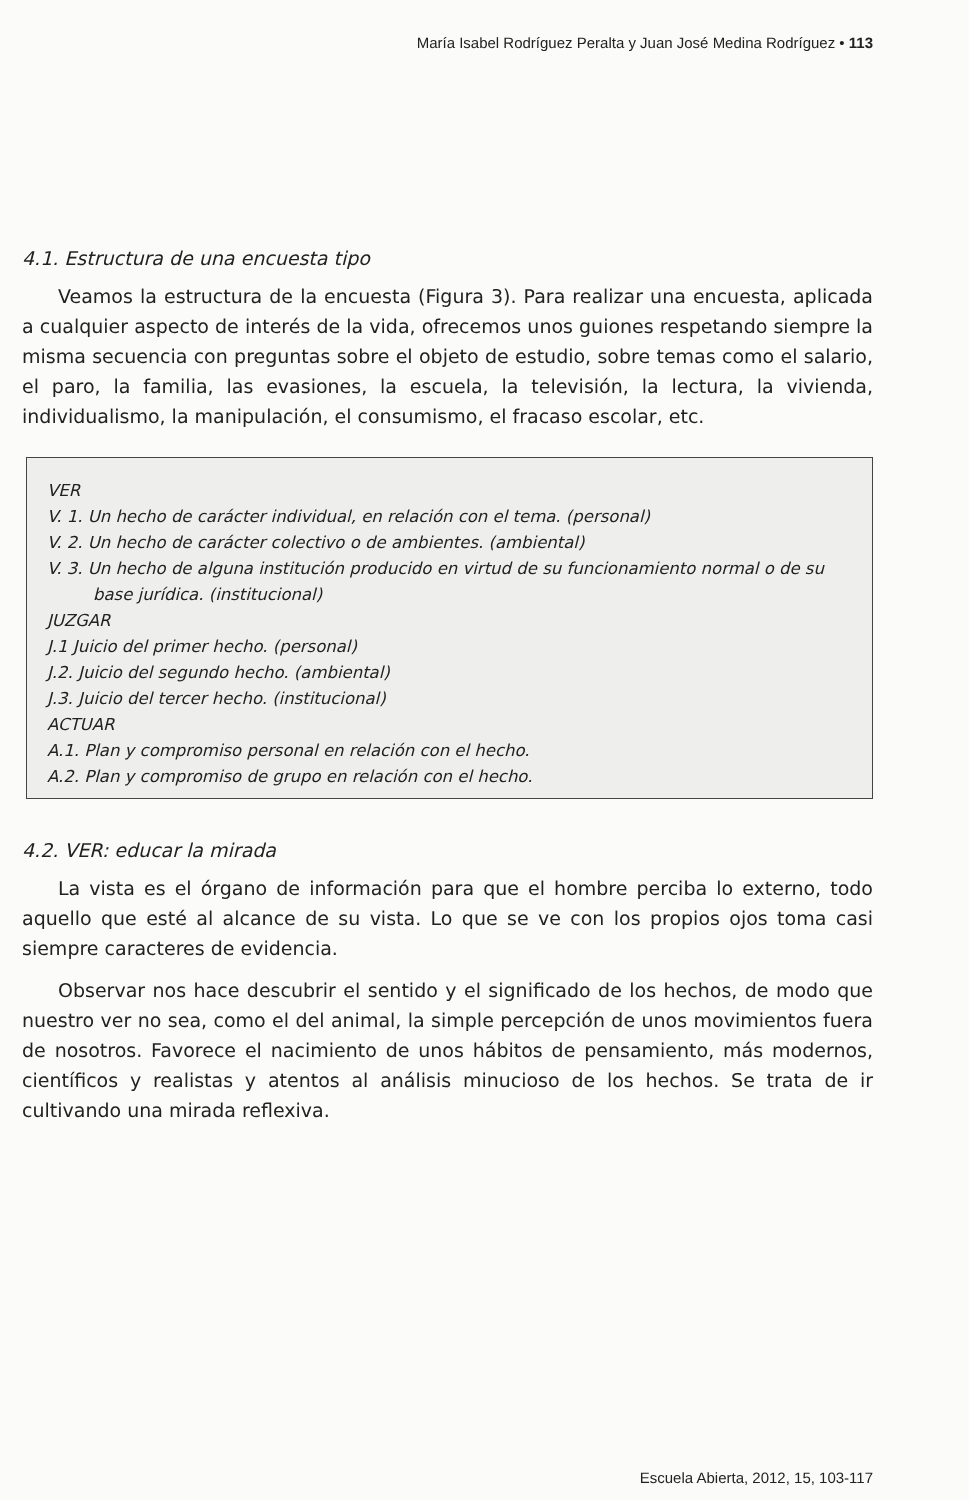María Isabel Rodríguez Peralta y Juan José Medina Rodríguez • 113
4.1. Estructura de una encuesta tipo
Veamos la estructura de la encuesta (Figura 3). Para realizar una encuesta, aplicada a cualquier aspecto de interés de la vida, ofrecemos unos guiones respetando siempre la misma secuencia con preguntas sobre el objeto de estudio, sobre temas como el salario, el paro, la familia, las evasiones, la escuela, la televisión, la lectura, la vivienda, individualismo, la manipulación, el consumismo, el fracaso escolar, etc.
VER
V. 1. Un hecho de carácter individual, en relación con el tema. (personal)
V. 2. Un hecho de carácter colectivo o de ambientes. (ambiental)
V. 3. Un hecho de alguna institución producido en virtud de su funcionamiento normal o de su base jurídica. (institucional)
JUZGAR
J.1 Juicio del primer hecho. (personal)
J.2. Juicio del segundo hecho. (ambiental)
J.3. Juicio del tercer hecho. (institucional)
ACTUAR
A.1. Plan y compromiso personal en relación con el hecho.
A.2. Plan y compromiso de grupo en relación con el hecho.
4.2. VER: educar la mirada
La vista es el órgano de información para que el hombre perciba lo externo, todo aquello que esté al alcance de su vista. Lo que se ve con los propios ojos toma casi siempre caracteres de evidencia.
Observar nos hace descubrir el sentido y el significado de los hechos, de modo que nuestro ver no sea, como el del animal, la simple percepción de unos movimientos fuera de nosotros. Favorece el nacimiento de unos hábitos de pensamiento, más modernos, científicos y realistas y atentos al análisis minucioso de los hechos. Se trata de ir cultivando una mirada reflexiva.
Escuela Abierta, 2012, 15, 103-117